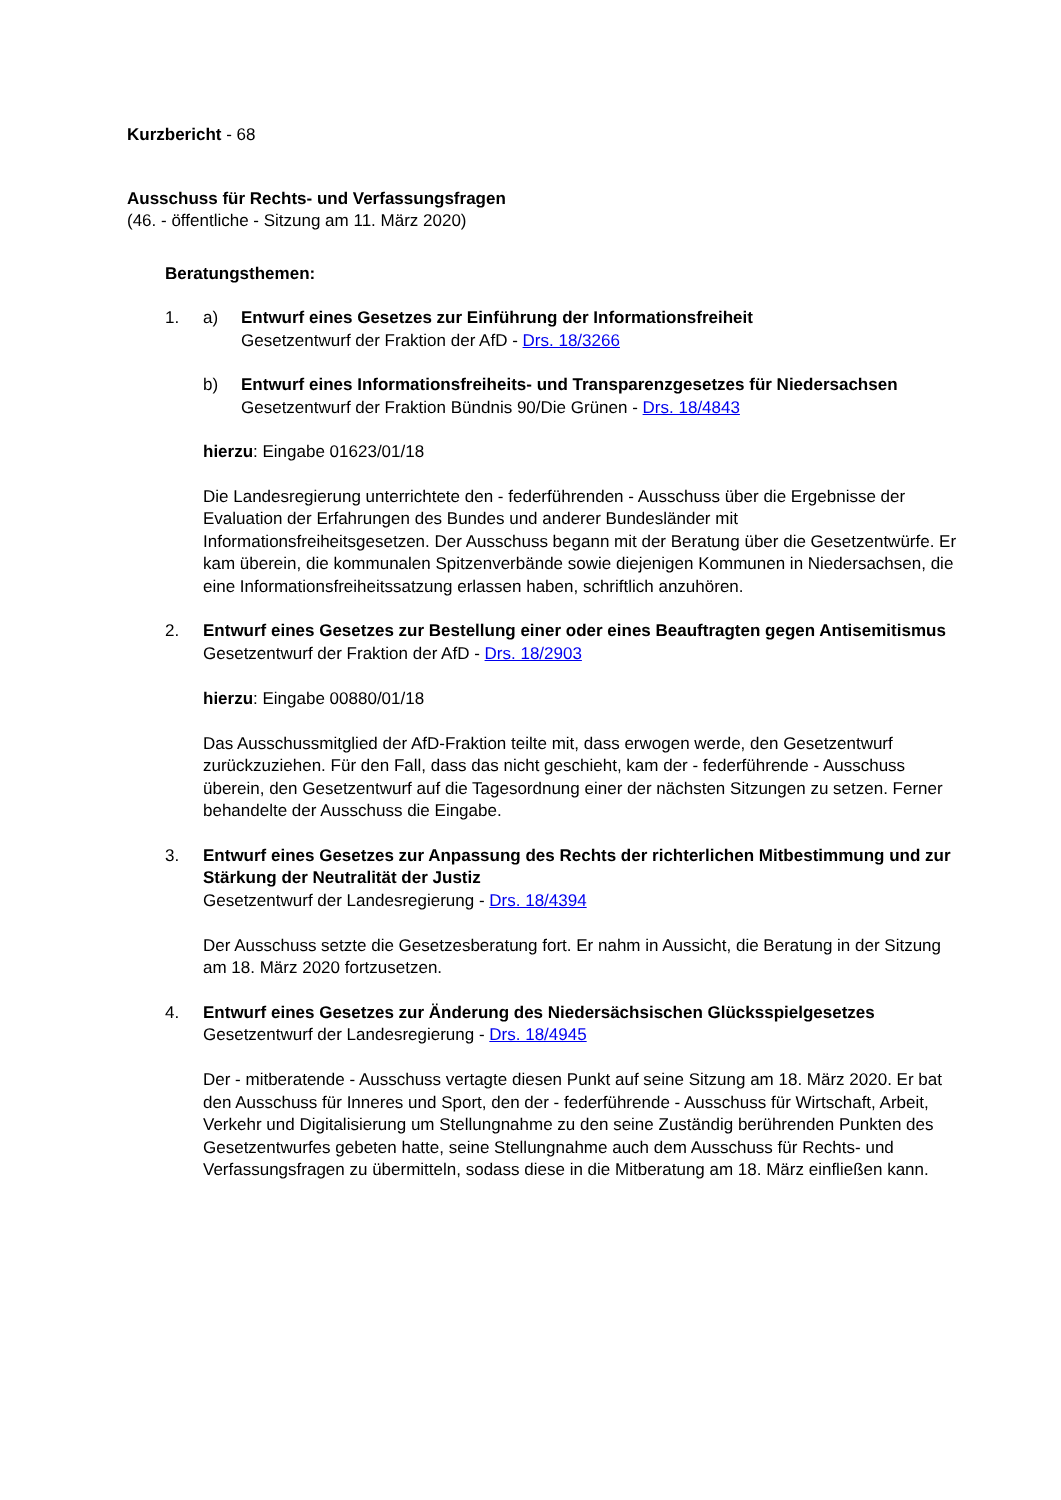Kurzbericht - 68
Ausschuss für Rechts- und Verfassungsfragen
(46. - öffentliche - Sitzung am 11. März 2020)
Beratungsthemen:
1. a) Entwurf eines Gesetzes zur Einführung der Informationsfreiheit
Gesetzentwurf der Fraktion der AfD - Drs. 18/3266
b) Entwurf eines Informationsfreiheits- und Transparenzgesetzes für Niedersachsen
Gesetzentwurf der Fraktion Bündnis 90/Die Grünen - Drs. 18/4843
hierzu: Eingabe 01623/01/18
Die Landesregierung unterrichtete den - federführenden - Ausschuss über die Ergebnisse der Evaluation der Erfahrungen des Bundes und anderer Bundesländer mit Informationsfreiheitsgesetzen. Der Ausschuss begann mit der Beratung über die Gesetzentwürfe. Er kam überein, die kommunalen Spitzenverbände sowie diejenigen Kommunen in Niedersachsen, die eine Informationsfreiheitssatzung erlassen haben, schriftlich anzuhören.
2. Entwurf eines Gesetzes zur Bestellung einer oder eines Beauftragten gegen Antisemitismus
Gesetzentwurf der Fraktion der AfD - Drs. 18/2903
hierzu: Eingabe 00880/01/18
Das Ausschussmitglied der AfD-Fraktion teilte mit, dass erwogen werde, den Gesetzentwurf zurückzuziehen. Für den Fall, dass das nicht geschieht, kam der - federführende - Ausschuss überein, den Gesetzentwurf auf die Tagesordnung einer der nächsten Sitzungen zu setzen. Ferner behandelte der Ausschuss die Eingabe.
3. Entwurf eines Gesetzes zur Anpassung des Rechts der richterlichen Mitbestimmung und zur Stärkung der Neutralität der Justiz
Gesetzentwurf der Landesregierung - Drs. 18/4394
Der Ausschuss setzte die Gesetzesberatung fort. Er nahm in Aussicht, die Beratung in der Sitzung am 18. März 2020 fortzusetzen.
4. Entwurf eines Gesetzes zur Änderung des Niedersächsischen Glücksspielgesetzes
Gesetzentwurf der Landesregierung - Drs. 18/4945
Der - mitberatende - Ausschuss vertagte diesen Punkt auf seine Sitzung am 18. März 2020. Er bat den Ausschuss für Inneres und Sport, den der - federführende - Ausschuss für Wirtschaft, Arbeit, Verkehr und Digitalisierung um Stellungnahme zu den seine Zuständig berührenden Punkten des Gesetzentwurfes gebeten hatte, seine Stellungnahme auch dem Ausschuss für Rechts- und Verfassungsfragen zu übermitteln, sodass diese in die Mitberatung am 18. März einfließen kann.